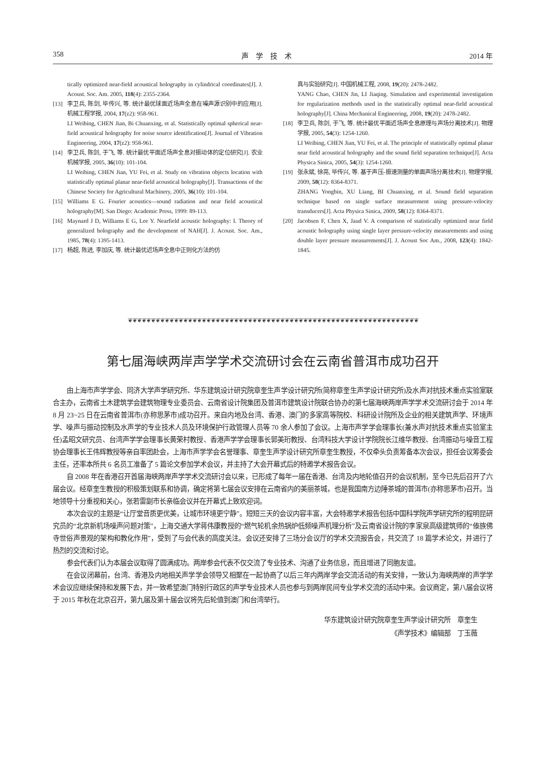358 声　学　技　术 2014 年
tically optimized near-field acoustical holography in cylindrical coordinates[J]. J. Acoust. Soc. Am. 2005, 118(4): 2355-2364.
[13] 李卫兵, 陈剑, 毕传兴, 等. 统计最优球面近场声全息在噪声源识别中的应用[J]. 机械工程学报, 2004, 17(z2): 958-961.
LI Weibing, CHEN Jian, Bi Chuanxing, et al. Statistically optimal spherical near-field acoustical holography for noise source identification[J]. Journal of Vibration Engineering, 2004, 17(z2): 958-961.
[14] 李卫兵, 陈剑, 于飞, 等. 统计最优平面近场声全息对振动体的定位研究[J]. 农业机械学报, 2005, 36(10): 101-104.
LI Weibing, CHEN Jian, YU Fei, et al. Study on vibration objects location with statistically optimal planar near-field acoustical holography[J]. Transactions of the Chinese Society for Agricultural Machinery, 2005, 36(10): 101-104.
[15] Williams E G. Fourier acoustics—sound radiation and near field acoustical holography[M]. San Diego: Academic Press, 1999: 89-113.
[16] Maynard J D, Williams E G, Lee Y. Nearfield acoustic holography: I. Theory of generalized holography and the development of NAH[J]. J. Acoust. Soc. Am., 1985, 78(4): 1395-1413.
[17] 杨超, 陈进, 李加庆, 等. 统计最优近场声全息中正则化方法的仿
真与实验研究[J]. 中国机械工程, 2008, 19(20): 2478-2482.
YANG Chao, CHEN Jin, LI Jiaqing. Simulation and experimental investigation for regularization methods used in the statistically optimal near-field acoustical holography[J]. China Mechanical Engineering, 2008, 19(20): 2478-2482.
[18] 李卫兵, 陈剑, 于飞, 等. 统计最优平面近场声全息原理与声场分离技术[J]. 物理学报, 2005, 54(3): 1254-1260.
LI Weibing, CHEN Jian, YU Fei, et al. The principle of statistically optimal planar near field acoustical holography and the sound field separation technique[J]. Acta Physica Sinica, 2005, 54(3): 1254-1260.
[19] 张永斌, 徐亮, 毕传兴, 等. 基于声压-振速测量的单面声场分离技术[J]. 物理学报, 2009, 58(12): 8364-8371.
ZHANG Yongbin, XU Liang, BI Chuanxing, et al. Sound field separation technique based on single surface measurement using pressure-velocity transducers[J]. Acta Physica Sinica, 2009, 58(12): 8364-8371.
[20] Jacobsen F, Chen X, Jaud V. A comparison of statistically optimized near field acoustic holography using single layer pressure-velocity measurements and using double layer pressure measurements[J]. J. Acoust Soc Am., 2008, 123(4): 1842-1845.
❦❦❦❦❦❦❦❦❦❦❦❦❦❦❦❦❦❦❦❦❦❦❦❦❦❦❦❦❦❦❦❦❦❦❦❦❦❦❦❦❦❦❦❦❦❦❦❦❦❦❦❦❦❦❦❦❦❦❦❦❦❦❦
第七届海峡两岸声学学术交流研讨会在云南省普洱市成功召开
由上海市声学学会、同济大学声学研究所、华东建筑设计研究院章奎生声学设计研究所(简称章奎生声学设计研究所)及水声对抗技术重点实验室联合主办，云南省土木建筑学会建筑物理专业委员会、云南省设计院集团及普洱市建筑设计院联合协办的第七届海峡两岸声学学术交流研讨会于 2014 年 8 月 23~25 日在云南省普洱市(亦称思茅市)成功召开。来自内地及台湾、香港、澳门的多家高等院校、科研设计院所及企业的相关建筑声学、环境声学、噪声与振动控制及水声学的专业技术人员及环境保护行政管理人员等 70 余人参加了会议。上海市声学学会理事长(兼水声对抗技术重点实验室主任)孟昭文研究员、台湾声学学会理事长黄荣村教授、香港声学学会理事长郭美珩教授、台湾科技大学设计学院院长江维华教授、台湾振动与噪音工程协会理事长王伟辉教授等亲自率团赴会，上海市声学学会名誉理事、章奎生声学设计研究所章奎生教授，不仅牵头负责筹备本次会议，担任会议筹委会主任，还率本所共 6 名员工准备了 5 篇论文参加学术会议，并主持了大会开幕式后的特邀学术报告会议。
自 2008 年在香港召开首届海峡两岸声学学术交流研讨会以来，已形成了每年一届在香港、台湾及内地轮值召开的会议机制，至今已先后召开了六届会议。经章奎生教授的积极策划联系和协调，确定将第七届会议安排在云南省内的美丽茶城，也是我国南方边陲茶城的普洱市(亦称思茅市)召开。当地领导十分重视和关心，张若雷副市长亲临会议并在开幕式上致欢迎词。
本次会议的主题是“让厅堂音质更优美，让城市环境更宁静”。短短三天的会议内容丰富，大会特邀学术报告包括中国科学院声学研究所的程明昆研究员的“北京新机场噪声问题对策”，上海交通大学蒋伟康教授的“燃气轮机余热锅炉低频噪声机理分析”及云南省设计院的李家泉高级建筑师的“傣族佛寺世俗声景观的架构和教化作用”，受到了与会代表的高度关注。会议还安排了三场分会议厅的学术交流报告会，共交流了 18 篇学术论文，并进行了热烈的交流和讨论。
参会代表们认为本届会议取得了圆满成功。两岸参会代表不仅交流了专业技术、沟通了业务信息，而且增进了同胞友谊。
在会议闭幕前，台湾、香港及内地相关声学学会领导又相聚在一起协商了以后三年内两岸学会交流活动的有关安排，一致认为海峡两岸的声学学术会议应继续保持和发展下去，并一致希望澳门特别行政区的声学专业技术人员也参与到两岸民间专业学术交流的活动中来。会议商定，第八届会议将于 2015 年秋在北京召开，第九届及第十届会议将先后轮值到澳门和台湾举行。
华东建筑设计研究院章奎生声学设计研究所　章奎生
《声学技术》编辑部　丁玉薇